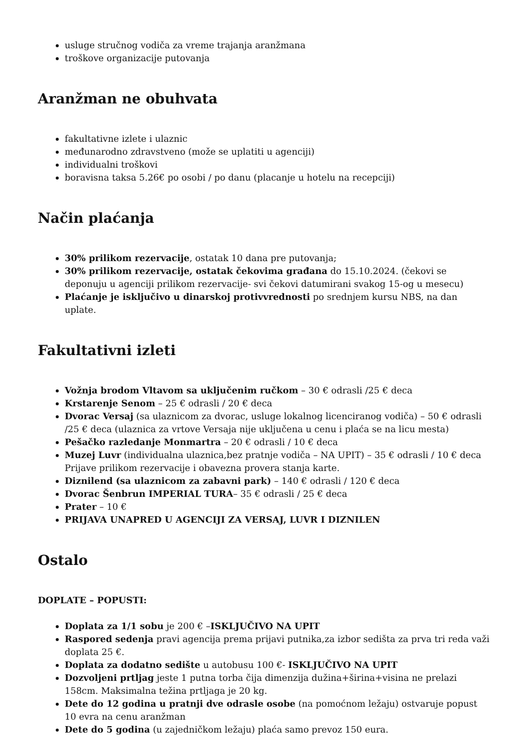usluge stručnog vodiča za vreme trajanja aranžmana
troškove organizacije putovanja
Aranžman ne obuhvata
fakultativne izlete i ulaznic
međunarodno zdravstveno (može se uplatiti u agenciji)
individualni troškovi
boravisna taksa 5.26€ po osobi / po danu (placanje u hotelu na recepciji)
Način plaćanja
30% prilikom rezervacije, ostatak 10 dana pre putovanja;
30% prilikom rezervacije, ostatak čekovima građana do 15.10.2024. (čekovi se deponuju u agenciji prilikom rezervacije- svi čekovi datumirani svakog 15-og u mesecu)
Plaćanje je isključivo u dinarskoj protivvrednosti po srednjem kursu NBS, na dan uplate.
Fakultativni izleti
Vožnja brodom Vltavom sa uključenim ručkom – 30 € odrasli /25 € deca
Krstarenje Senom – 25 € odrasli / 20 € deca
Dvorac Versaj (sa ulaznicom za dvorac, usluge lokalnog licenciranog vodiča) – 50 € odrasli /25 € deca (ulaznica za vrtove Versaja nije uključena u cenu i plaća se na licu mesta)
Pešačko razledanje Monmartra – 20 € odrasli / 10 € deca
Muzej Luvr (individualna ulaznica,bez pratnje vodiča – NA UPIT) – 35 € odrasli / 10 € deca Prijave prilikom rezervacije i obavezna provera stanja karte.
Diznilend (sa ulaznicom za zabavni park) – 140 € odrasli / 120 € deca
Dvorac Šenbrun IMPERIAL TURA– 35 € odrasli / 25 € deca
Prater – 10 €
PRIJAVA UNAPRED U AGENCIJI ZA VERSAJ, LUVR I DIZNILEN
Ostalo
DOPLATE – POPUSTI:
Doplata za 1/1 sobu je 200 € –ISKLJUČIVO NA UPIT
Raspored sedenja pravi agencija prema prijavi putnika,za izbor sedišta za prva tri reda važi doplata 25 €.
Doplata za dodatno sedište u autobusu 100 €- ISKLJUČIVO NA UPIT
Dozvoljeni prtljag jeste 1 putna torba čija dimenzija dužina+širina+visina ne prelazi 158cm. Maksimalna težina prtljaga je 20 kg.
Dete do 12 godina u pratnji dve odrasle osobe (na pomoćnom ležaju) ostvaruje popust 10 evra na cenu aranžman
Dete do 5 godina (u zajedničkom ležaju) plaća samo prevoz 150 eura.